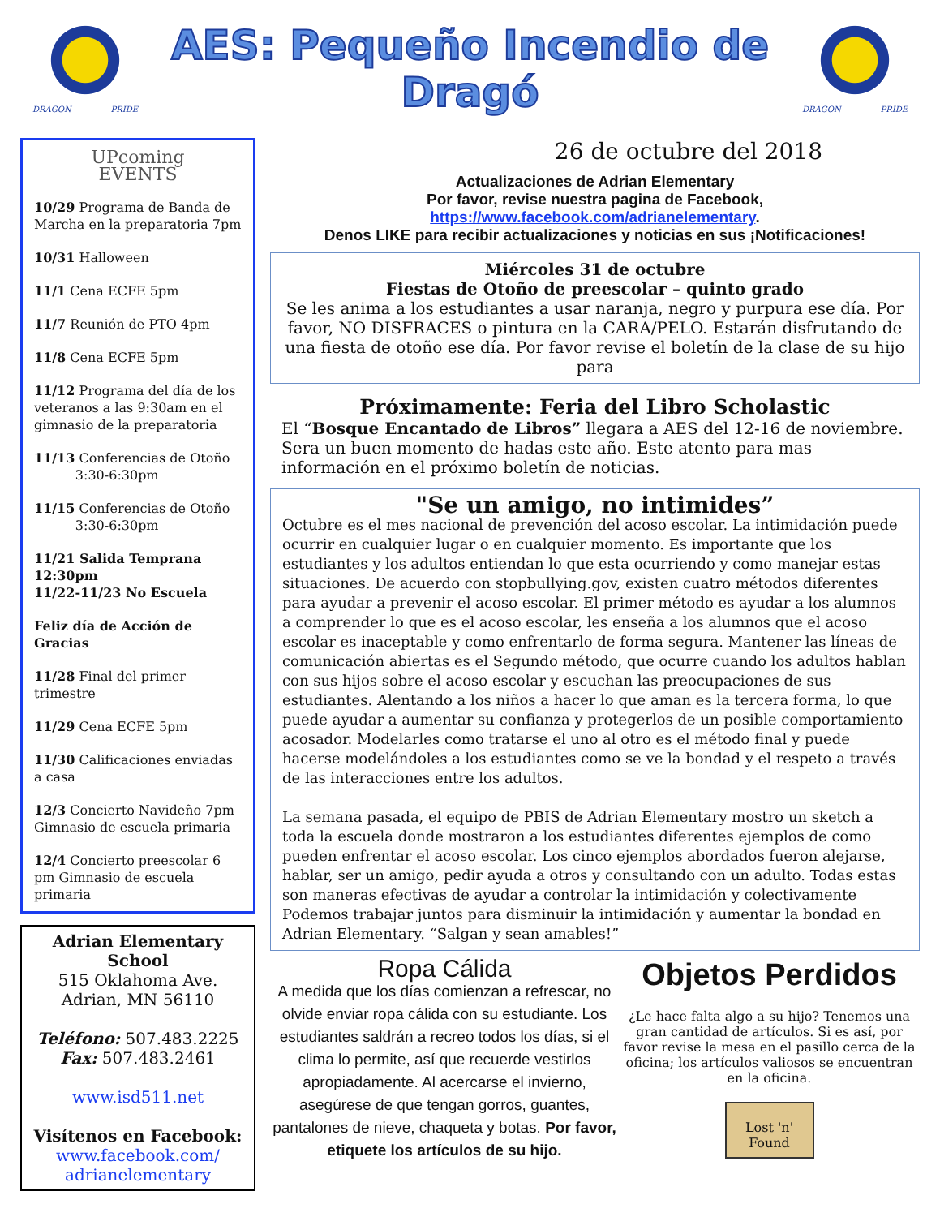DRAGON PRIDE
AES: Pequeño Incendio de Dragó
DRAGON PRIDE
UPcoming
EVENTS
10/29 Programa de Banda de Marcha en la preparatoria 7pm
10/31 Halloween
11/1 Cena ECFE 5pm
11/7 Reunión de PTO 4pm
11/8 Cena ECFE 5pm
11/12 Programa del día de los veteranos a las 9:30am en el gimnasio de la preparatoria
11/13 Conferencias de Otoño
3:30-6:30pm
11/15 Conferencias de Otoño
3:30-6:30pm
11/21 Salida Temprana 12:30pm
11/22-11/23 No Escuela
Feliz día de Acción de Gracias
11/28 Final del primer trimestre
11/29 Cena ECFE 5pm
11/30 Calificaciones enviadas a casa
12/3 Concierto Navideño 7pm Gimnasio de escuela primaria
12/4 Concierto preescolar 6 pm Gimnasio de escuela primaria
Adrian Elementary School
515 Oklahoma Ave.
Adrian, MN 56110
Teléfono: 507.483.2225
Fax: 507.483.2461
www.isd511.net
Visítenos en Facebook:
www.facebook.com/ adrianelementary
26 de octubre del 2018
Actualizaciones de Adrian Elementary
Por favor, revise nuestra pagina de Facebook,
https://www.facebook.com/adrianelementary.
Denos LIKE para recibir actualizaciones y noticias en sus ¡Notificaciones!
Miércoles 31 de octubre
Fiestas de Otoño de preescolar – quinto grado
Se les anima a los estudiantes a usar naranja, negro y purpura ese día. Por favor, NO DISFRACES o pintura en la CARA/PELO. Estarán disfrutando de una fiesta de otoño ese día. Por favor revise el boletín de la clase de su hijo para
Próximamente: Feria del Libro Scholastic
El “Bosque Encantado de Libros” llegara a AES del 12-16 de noviembre. Sera un buen momento de hadas este año. Este atento para mas información en el próximo boletín de noticias.
"Se un amigo, no intimides”
Octubre es el mes nacional de prevención del acoso escolar. La intimidación puede ocurrir en cualquier lugar o en cualquier momento. Es importante que los estudiantes y los adultos entiendan lo que esta ocurriendo y como manejar estas situaciones. De acuerdo con stopbullying.gov, existen cuatro métodos diferentes para ayudar a prevenir el acoso escolar. El primer método es ayudar a los alumnos a comprender lo que es el acoso escolar, les enseña a los alumnos que el acoso escolar es inaceptable y como enfrentarlo de forma segura. Mantener las líneas de comunicación abiertas es el Segundo método, que ocurre cuando los adultos hablan con sus hijos sobre el acoso escolar y escuchan las preocupaciones de sus estudiantes. Alentando a los niños a hacer lo que aman es la tercera forma, lo que puede ayudar a aumentar su confianza y protegerlos de un posible comportamiento acosador. Modelarles como tratarse el uno al otro es el método final y puede hacerse modelándoles a los estudiantes como se ve la bondad y el respeto a través de las interacciones entre los adultos.
La semana pasada, el equipo de PBIS de Adrian Elementary mostro un sketch a toda la escuela donde mostraron a los estudiantes diferentes ejemplos de como pueden enfrentar el acoso escolar. Los cinco ejemplos abordados fueron alejarse, hablar, ser un amigo, pedir ayuda a otros y consultando con un adulto. Todas estas son maneras efectivas de ayudar a controlar la intimidación y colectivamente Podemos trabajar juntos para disminuir la intimidación y aumentar la bondad en Adrian Elementary. “Salgan y sean amables!”
Ropa Cálida
A medida que los días comienzan a refrescar, no olvide enviar ropa cálida con su estudiante. Los estudiantes saldrán a recreo todos los días, si el clima lo permite, así que recuerde vestirlos apropiadamente. Al acercarse el invierno, asegúrese de que tengan gorros, guantes, pantalones de nieve, chaqueta y botas. Por favor, etiquete los artículos de su hijo.
Objetos Perdidos
¿Le hace falta algo a su hijo? Tenemos una gran cantidad de artículos. Si es así, por favor revise la mesa en el pasillo cerca de la oficina; los artículos valiosos se encuentran en la oficina.
Lost 'n' Found